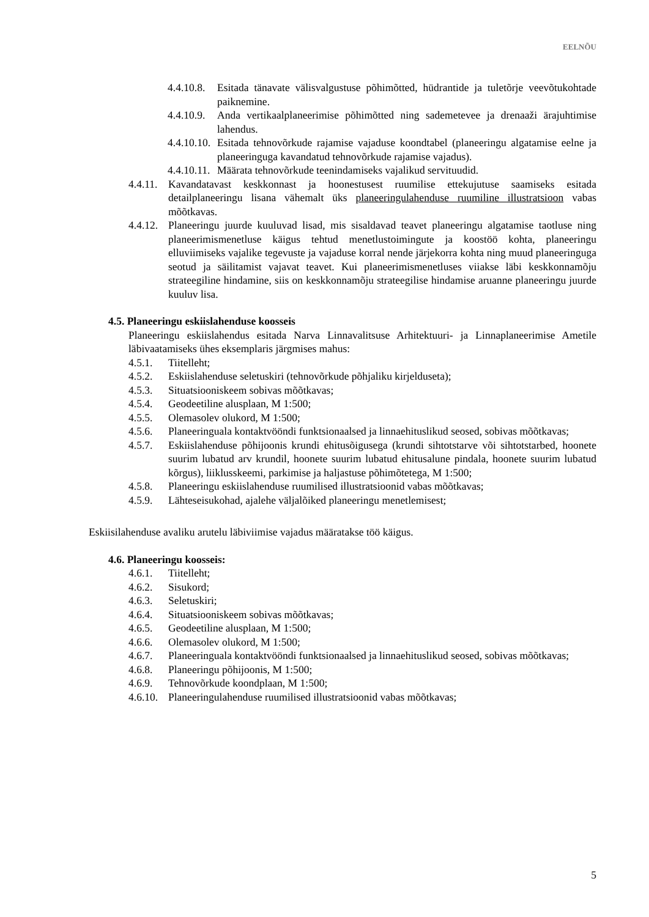EELNÕU
4.4.10.8. Esitada tänavate välisvalgustuse põhimõtted, hüdrantide ja tuletõrje veevõtukohtade paiknemine.
4.4.10.9. Anda vertikaalplaneerimise põhimõtted ning sademetevee ja drenaaži ärajuhtimise lahendus.
4.4.10.10. Esitada tehnovõrkude rajamise vajaduse koondtabel (planeeringu algatamise eelne ja planeeringuga kavandatud tehnovõrkude rajamise vajadus).
4.4.10.11. Määrata tehnovõrkude teenindamiseks vajalikud servituudid.
4.4.11. Kavandatavast keskkonnast ja hoonestusest ruumilise ettekujutuse saamiseks esitada detailplaneeringu lisana vähemalt üks planeeringulahenduse ruumiline illustratsioon vabas mõõtkavas.
4.4.12. Planeeringu juurde kuuluvad lisad, mis sisaldavad teavet planeeringu algatamise taotluse ning planeerimismenetluse käigus tehtud menetlustoimingute ja koostöö kohta, planeeringu elluviimiseks vajalike tegevuste ja vajaduse korral nende järjekorra kohta ning muud planeeringuga seotud ja säilitamist vajavat teavet. Kui planeerimismenetluses viiakse läbi keskkonnamõju strateegiline hindamine, siis on keskkonnamõju strateegilise hindamise aruanne planeeringu juurde kuuluv lisa.
4.5. Planeeringu eskiislahenduse koosseis
Planeeringu eskiislahendus esitada Narva Linnavalitsuse Arhitektuuri- ja Linnaplaneerimise Ametile läbivaatamiseks ühes eksemplaris järgmises mahus:
4.5.1. Tiitelleht;
4.5.2. Eskiislahenduse seletuskiri (tehnovõrkude põhjaliku kirjelduseta);
4.5.3. Situatsiooniskeem sobivas mõõtkavas;
4.5.4. Geodeetiline alusplaan, M 1:500;
4.5.5. Olemasolev olukord, M 1:500;
4.5.6. Planeeringuala kontaktvööndi funktsionaalsed ja linnaehituslikud seosed, sobivas mõõtkavas;
4.5.7. Eskiislahenduse põhijoonis krundi ehitusõigusega (krundi sihtotstarve või sihtotstarbed, hoonete suurim lubatud arv krundil, hoonete suurim lubatud ehitusalune pindala, hoonete suurim lubatud kõrgus), liiklusskeemi, parkimise ja haljastuse põhimõtetega, M 1:500;
4.5.8. Planeeringu eskiislahenduse ruumilised illustratsioonid vabas mõõtkavas;
4.5.9. Lähteseisukohad, ajalehe väljalõiked planeeringu menetlemisest;
Eskiisilahenduse avaliku arutelu läbiviimise vajadus määratakse töö käigus.
4.6. Planeeringu koosseis:
4.6.1. Tiitelleht;
4.6.2. Sisukord;
4.6.3. Seletuskiri;
4.6.4. Situatsiooniskeem sobivas mõõtkavas;
4.6.5. Geodeetiline alusplaan, M 1:500;
4.6.6. Olemasolev olukord, M 1:500;
4.6.7. Planeeringuala kontaktvööndi funktsionaalsed ja linnaehituslikud seosed, sobivas mõõtkavas;
4.6.8. Planeeringu põhijoonis, M 1:500;
4.6.9. Tehnovõrkude koondplaan, M 1:500;
4.6.10. Planeeringulahenduse ruumilised illustratsioonid vabas mõõtkavas;
5